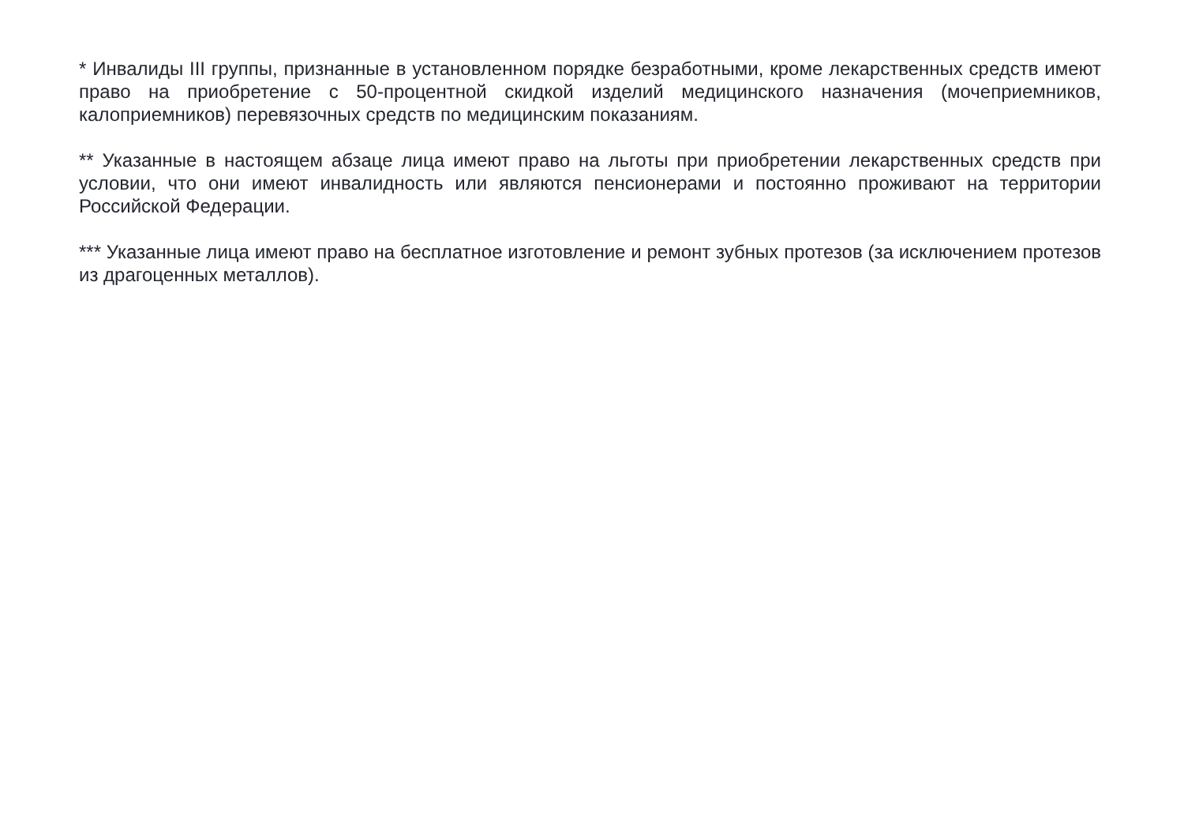* Инвалиды III группы, признанные в установленном порядке безработными, кроме лекарственных средств имеют право на приобретение с 50-процентной скидкой изделий медицинского назначения (мочеприемников, калоприемников) перевязочных средств по медицинским показаниям.
** Указанные в настоящем абзаце лица имеют право на льготы при приобретении лекарственных средств при условии, что они имеют инвалидность или являются пенсионерами и постоянно проживают на территории Российской Федерации.
*** Указанные лица имеют право на бесплатное изготовление и ремонт зубных протезов (за исключением протезов из драгоценных металлов).